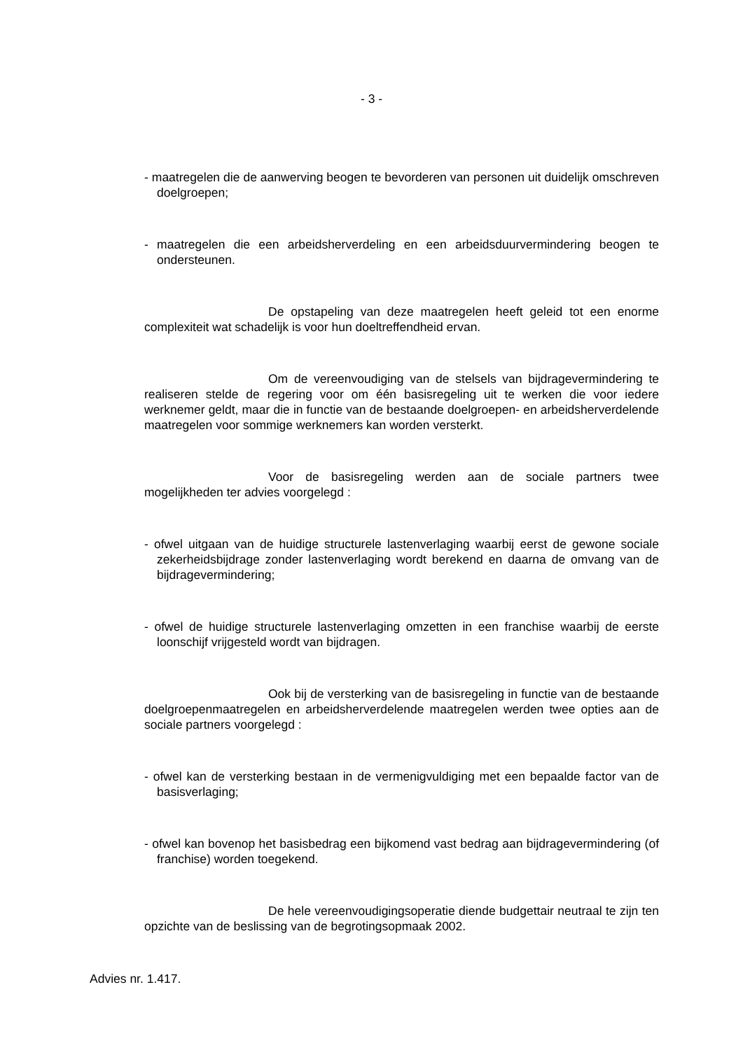- 3 -
- maatregelen die de aanwerving beogen te bevorderen van personen uit duidelijk omschreven doelgroepen;
- maatregelen die een arbeidsherverdeling en een arbeidsduurvermindering beogen te ondersteunen.
De opstapeling van deze maatregelen heeft geleid tot een enorme complexiteit wat schadelijk is voor hun doeltreffendheid ervan.
Om de vereenvoudiging van de stelsels van bijdragevermindering te realiseren stelde de regering voor om één basisregeling uit te werken die voor iedere werknemer geldt, maar die in functie van de bestaande doelgroepen- en arbeidsherverdelende maatregelen voor sommige werknemers kan worden versterkt.
Voor de basisregeling werden aan de sociale partners twee mogelijkheden ter advies voorgelegd :
- ofwel uitgaan van de huidige structurele lastenverlaging waarbij eerst de gewone sociale zekerheidsbijdrage zonder lastenverlaging wordt berekend en daarna de omvang van de bijdragevermindering;
- ofwel de huidige structurele lastenverlaging omzetten in een franchise waarbij de eerste loonschijf vrijgesteld wordt van bijdragen.
Ook bij de versterking van de basisregeling in functie van de bestaande doelgroepenmaatregelen en arbeidsherverdelende maatregelen werden twee opties aan de sociale partners voorgelegd :
- ofwel kan de versterking bestaan in de vermenigvuldiging met een bepaalde factor van de basisverlaging;
- ofwel kan bovenop het basisbedrag een bijkomend vast bedrag aan bijdragevermindering (of franchise) worden toegekend.
De hele vereenvoudigingsoperatie diende budgettair neutraal te zijn ten opzichte van de beslissing van de begrotingsopmaak 2002.
Advies nr. 1.417.